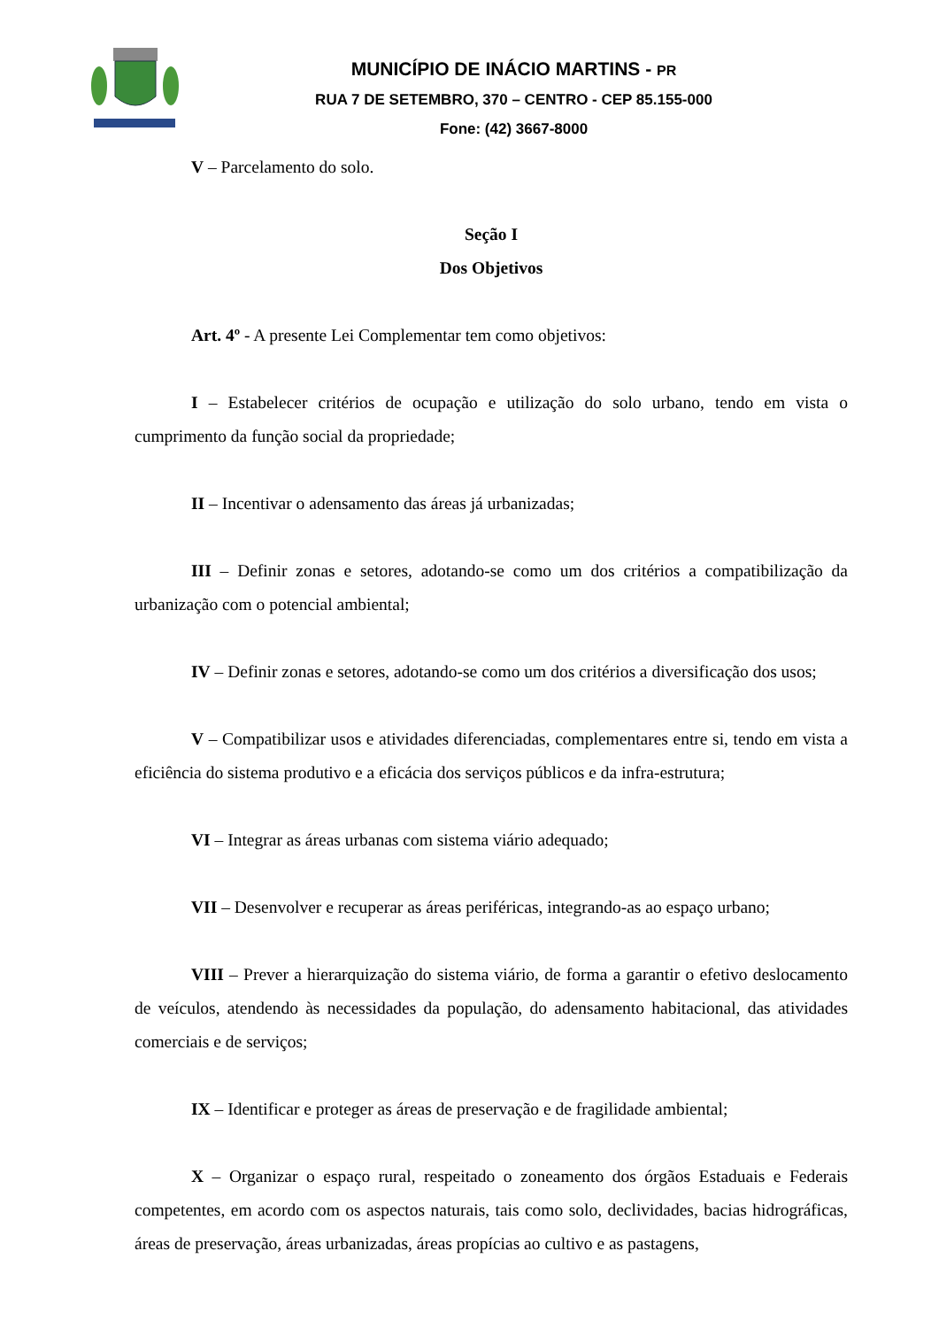MUNICÍPIO DE INÁCIO MARTINS - PR
RUA 7 DE SETEMBRO, 370 – CENTRO - CEP 85.155-000
Fone: (42) 3667-8000
V – Parcelamento do solo.
Seção I
Dos Objetivos
Art. 4º - A presente Lei Complementar tem como objetivos:
I – Estabelecer critérios de ocupação e utilização do solo urbano, tendo em vista o cumprimento da função social da propriedade;
II – Incentivar o adensamento das áreas já urbanizadas;
III – Definir zonas e setores, adotando-se como um dos critérios a compatibilização da urbanização com o potencial ambiental;
IV – Definir zonas e setores, adotando-se como um dos critérios a diversificação dos usos;
V – Compatibilizar usos e atividades diferenciadas, complementares entre si, tendo em vista a eficiência do sistema produtivo e a eficácia dos serviços públicos e da infra-estrutura;
VI – Integrar as áreas urbanas com sistema viário adequado;
VII – Desenvolver e recuperar as áreas periféricas, integrando-as ao espaço urbano;
VIII – Prever a hierarquização do sistema viário, de forma a garantir o efetivo deslocamento de veículos, atendendo às necessidades da população, do adensamento habitacional, das atividades comerciais e de serviços;
IX – Identificar e proteger as áreas de preservação e de fragilidade ambiental;
X – Organizar o espaço rural, respeitado o zoneamento dos órgãos Estaduais e Federais competentes, em acordo com os aspectos naturais, tais como solo, declividades, bacias hidrográficas, áreas de preservação, áreas urbanizadas, áreas propícias ao cultivo e as pastagens,